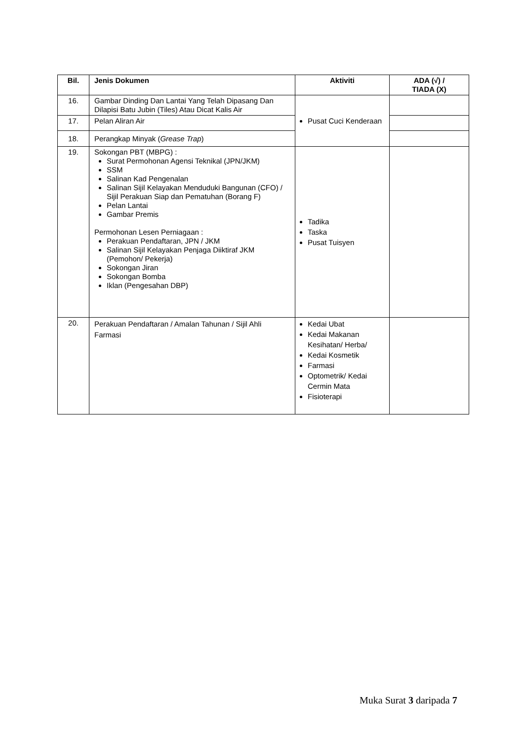| Bil. | Jenis Dokumen | Aktiviti | ADA (√) / TIADA (X) |
| --- | --- | --- | --- |
| 16. | Gambar Dinding Dan Lantai Yang Telah Dipasang Dan Dilapisi Batu Jubin (Tiles) Atau Dicat Kalis Air | Pusat Cuci Kenderaan | |
| 17. | Pelan Aliran Air | | |
| 18. | Perangkap Minyak ( Grease Trap ) | | |
| 19. | Sokongan PBT (MBPG) : Surat Permohonan Agensi Teknikal (JPN/JKM) SSM Salinan Kad Pengenalan Salinan Sijil Kelayakan Menduduki Bangunan (CFO) / Sijil Perakuan Siap dan Pematuhan (Borang F) Pelan Lantai Gambar Premis Permohonan Lesen Perniagaan : Perakuan Pendaftaran, JPN / JKM Salinan Sijil Kelayakan Penjaga Diiktiraf JKM (Pemohon/ Pekerja) Sokongan Jiran Sokongan Bomba Iklan (Pengesahan DBP) | Tadika Taska Pusat Tuisyen | |
| 20. | Perakuan Pendaftaran / Amalan Tahunan / Sijil Ahli Farmasi | Kedai Ubat Kedai Makanan Kesihatan/ Herba/ Kedai Kosmetik Farmasi Optometrik/ Kedai Cermin Mata Fisioterapi | |
Muka Surat 3 daripada 7